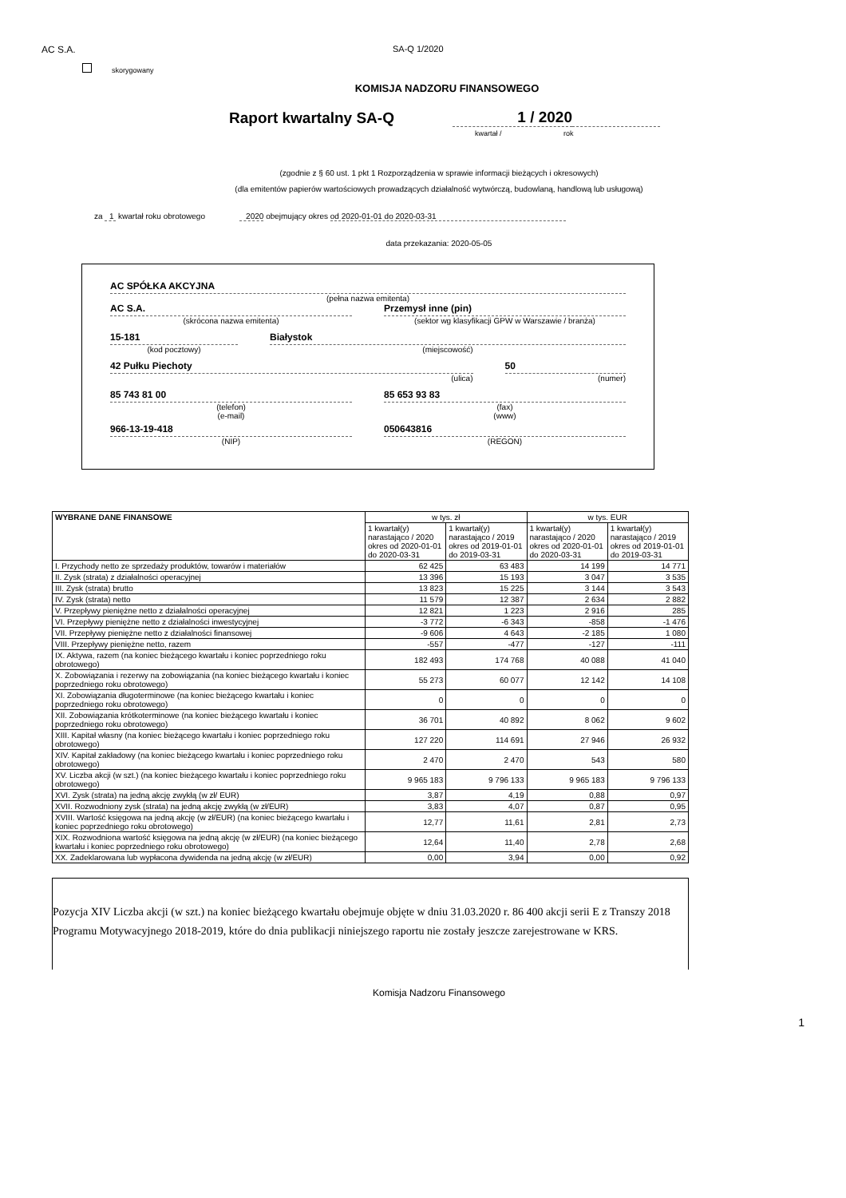AC S.A. SA-Q 1/2020
skorygowany
KOMISJA NADZORU FINANSOWEGO
Raport kwartalny SA-Q
1 / 2020
kwartał / rok
(zgodnie z § 60 ust. 1 pkt 1 Rozporządzenia w sprawie informacji bieżących i okresowych)
(dla emitentów papierów wartościowych prowadzących działalność wytwórczą, budowlaną, handlową lub usługową)
za 1 kwartał roku obrotowego 2020 obejmujący okres od 2020-01-01 do 2020-03-31
data przekazania: 2020-05-05
AC SPÓŁKA AKCYJNA
(pełna nazwa emitenta)
AC S.A.
(skrócona nazwa emitenta)
Przemysł inne (pin)
(sektor wg klasyfikacji GPW w Warszawie / branża)
15-181
(kod pocztowy)
Białystok
(miejscowość)
42 Pułku Piechoty
(ulica)
50
(numer)
85 743 81 00
(telefon)
(e-mail)
85 653 93 83
(fax)
(www)
966-13-19-418
(NIP)
050643816
(REGON)
| WYBRANE DANE FINANSOWE | w tys. zł | | w tys. EUR | |
| --- | --- | --- | --- | --- |
| | 1 kwartał(y) narastająco / 2020 okres od 2020-01-01 do 2020-03-31 | 1 kwartał(y) narastająco / 2019 okres od 2019-01-01 do 2019-03-31 | 1 kwartał(y) narastająco / 2020 okres od 2020-01-01 do 2020-03-31 | 1 kwartał(y) narastająco / 2019 okres od 2019-01-01 do 2019-03-31 |
| I. Przychody netto ze sprzedaży produktów, towarów i materiałów | 62 425 | 63 483 | 14 199 | 14 771 |
| II. Zysk (strata) z działalności operacyjnej | 13 396 | 15 193 | 3 047 | 3 535 |
| III. Zysk (strata) brutto | 13 823 | 15 225 | 3 144 | 3 543 |
| IV. Zysk (strata) netto | 11 579 | 12 387 | 2 634 | 2 882 |
| V. Przepływy pieniężne netto z działalności operacyjnej | 12 821 | 1 223 | 2 916 | 285 |
| VI. Przepływy pieniężne netto z działalności inwestycyjnej | -3 772 | -6 343 | -858 | -1 476 |
| VII. Przepływy pieniężne netto z działalności finansowej | -9 606 | 4 643 | -2 185 | 1 080 |
| VIII. Przepływy pieniężne netto, razem | -557 | -477 | -127 | -111 |
| IX. Aktywa, razem (na koniec bieżącego kwartału i koniec poprzedniego roku obrotowego) | 182 493 | 174 768 | 40 088 | 41 040 |
| X. Zobowiązania i rezerwy na zobowiązania (na koniec bieżącego kwartału i koniec poprzedniego roku obrotowego) | 55 273 | 60 077 | 12 142 | 14 108 |
| XI. Zobowiązania długoterminowe (na koniec bieżącego kwartału i koniec poprzedniego roku obrotowego) | 0 | 0 | 0 | 0 |
| XII. Zobowiązania krótkoterminowe (na koniec bieżącego kwartału i koniec poprzedniego roku obrotowego) | 36 701 | 40 892 | 8 062 | 9 602 |
| XIII. Kapitał własny (na koniec bieżącego kwartału i koniec poprzedniego roku obrotowego) | 127 220 | 114 691 | 27 946 | 26 932 |
| XIV. Kapitał zakładowy (na koniec bieżącego kwartału i koniec poprzedniego roku obrotowego) | 2 470 | 2 470 | 543 | 580 |
| XV. Liczba akcji (w szt.) (na koniec bieżącego kwartału i koniec poprzedniego roku obrotowego) | 9 965 183 | 9 796 133 | 9 965 183 | 9 796 133 |
| XVI. Zysk (strata) na jedną akcję zwykłą (w zł/ EUR) | 3,87 | 4,19 | 0,88 | 0,97 |
| XVII. Rozwodniony zysk (strata) na jedną akcję zwykłą (w zł/EUR) | 3,83 | 4,07 | 0,87 | 0,95 |
| XVIII. Wartość księgowa na jedną akcję (w zł/EUR) (na koniec bieżącego kwartału i koniec poprzedniego roku obrotowego) | 12,77 | 11,61 | 2,81 | 2,73 |
| XIX. Rozwodniona wartość księgowa na jedną akcję (w zł/EUR) (na koniec bieżącego kwartału i koniec poprzedniego roku obrotowego) | 12,64 | 11,40 | 2,78 | 2,68 |
| XX. Zadeklarowana lub wypłacona dywidenda na jedną akcję (w zł/EUR) | 0,00 | 3,94 | 0,00 | 0,92 |
Pozycja XIV Liczba akcji (w szt.) na koniec bieżącego kwartału obejmuje objęte w dniu 31.03.2020 r. 86 400 akcji serii E z Transzy 2018 Programu Motywacyjnego 2018-2019, które do dnia publikacji niniejszego raportu nie zostały jeszcze zarejestrowane w KRS.
Komisja Nadzoru Finansowego
1